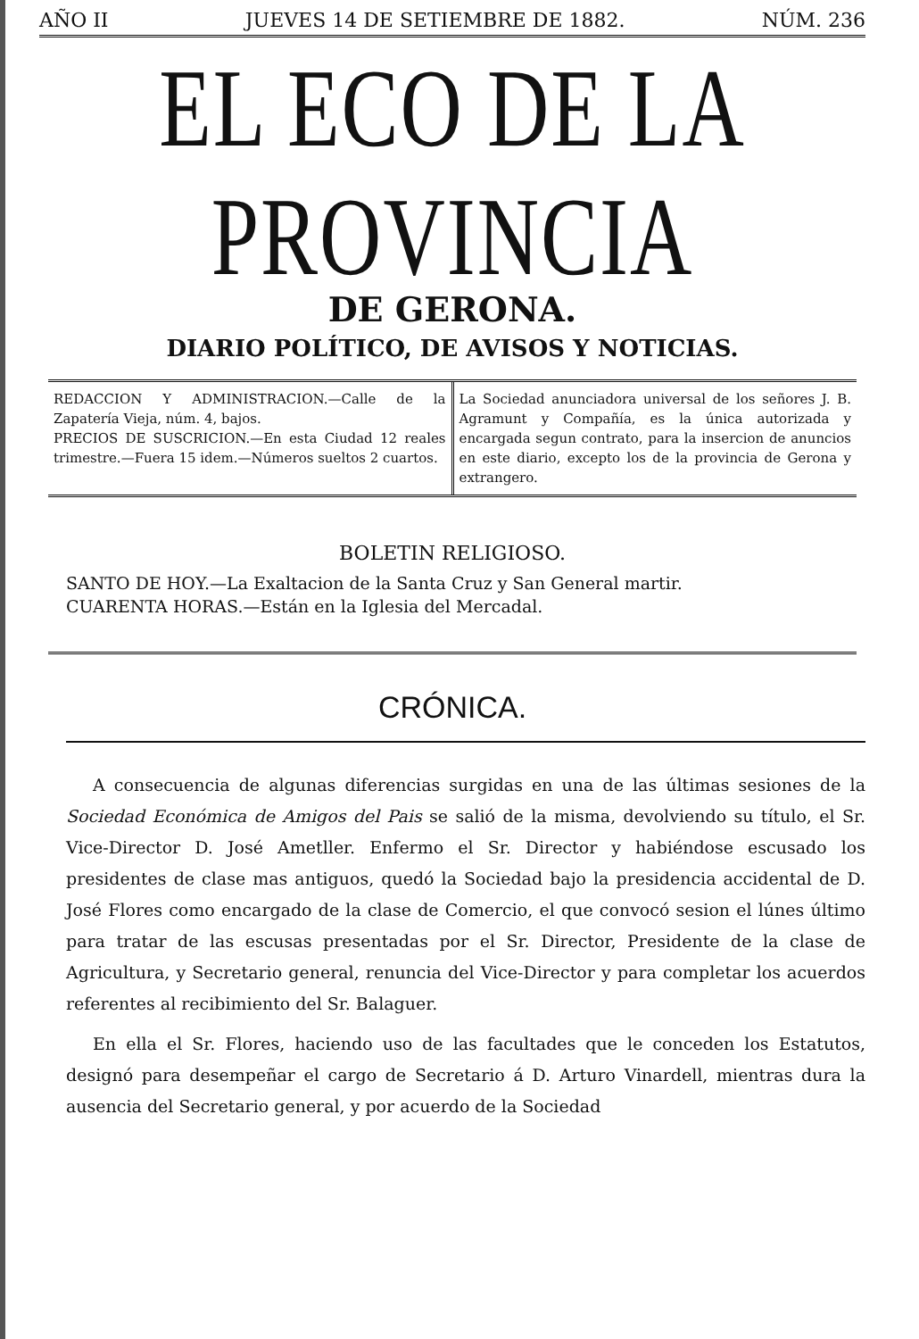AÑO II JUEVES 14 DE SETIEMBRE DE 1882. NÚM. 236
EL ECO DE LA PROVINCIA
DE GERONA.
DIARIO POLÍTICO, DE AVISOS Y NOTICIAS.
REDACCION Y ADMINISTRACION.—Calle de la Zapatería Vieja, núm. 4, bajos.
PRECIOS DE SUSCRICION.—En esta Ciudad 12 reales trimestre.—Fuera 15 idem.—Números sueltos 2 cuartos.
La Sociedad anunciadora universal de los señores J. B. Agramunt y Compañía, es la única autorizada y encargada segun contrato, para la insercion de anuncios en este diario, excepto los de la provincia de Gerona y extrangero.
BOLETIN RELIGIOSO.
SANTO DE HOY.—La Exaltacion de la Santa Cruz y San General martir.
CUARENTA HORAS.—Están en la Iglesia del Mercadal.
CRÓNICA.
A consecuencia de algunas diferencias surgidas en una de las últimas sesiones de la Sociedad Económica de Amigos del Pais se salió de la misma, devolviendo su título, el Sr. Vice-Director D. José Ametller. Enfermo el Sr. Director y habiéndose escusado los presidentes de clase mas antiguos, quedó la Sociedad bajo la presidencia accidental de D. José Flores como encargado de la clase de Comercio, el que convocó sesion el lúnes último para tratar de las escusas presentadas por el Sr. Director, Presidente de la clase de Agricultura, y Secretario general, renuncia del Vice-Director y para completar los acuerdos referentes al recibimiento del Sr. Balaguer.
En ella el Sr. Flores, haciendo uso de las facultades que le conceden los Estatutos, designó para desempeñar el cargo de Secretario á D. Arturo Vinardell, mientras dura la ausencia del Secretario general, y por acuerdo de la Sociedad